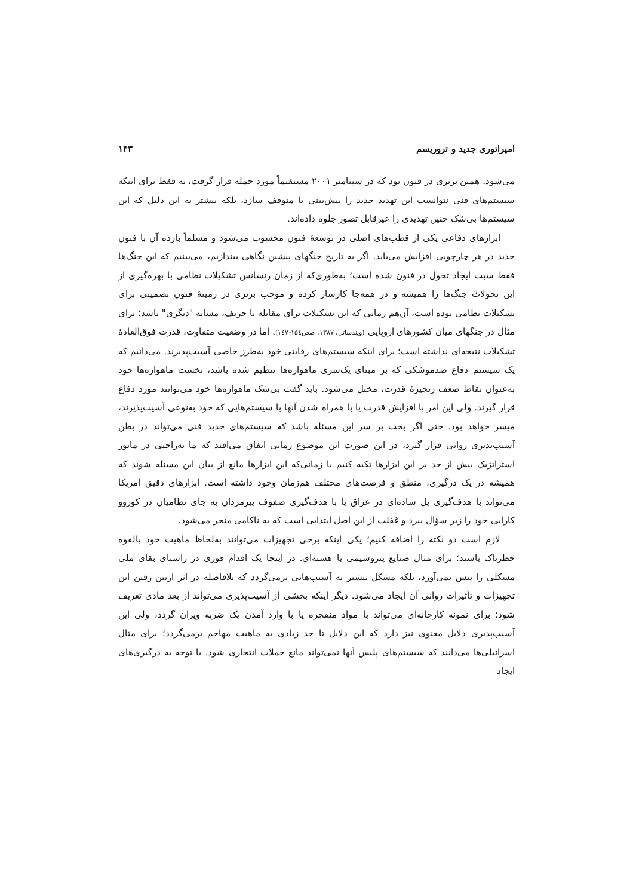امپراتوری جدید و تروریسم ۱۴۳
می‌شود. همین برتری در فنون بود که در سپتامبر ۲۰۰۱ مستقیماً مورد حمله قرار گرفت، نه فقط برای اینکه سیستم‌های فنی نتوانست این تهدید جدید را پیش‌بینی یا متوقف سازد، بلکه بیشتر به این دلیل که این سیستم‌ها بی‌شک چنین تهدیدی را غیرقابل تصور جلوه داده‌اند.
ابزارهای دفاعی یکی از قطب‌های اصلی در توسعهٔ فنون محسوب می‌شود و مسلماً بازده آن با فنون جدید در هر چارچوبی افزایش می‌یابد. اگر به تاریخ جنگهای پیشین نگاهی بیندازیم، می‌بینیم که این جنگ‌ها فقط سبب ایجاد تحول در فنون شده است؛ به‌طوری‌که از زمان رنسانس تشکیلات نظامی با بهره‌گیری از این تحولاتْ جنگ‌ها را همیشه و در همه‌جا کارساز کرده و موجب برتری در زمینهٔ فنون تضمینی برای تشکیلات نظامی بوده است، آن‌هم زمانی که این تشکیلات برای مقابله با حریف، مشابه "دیگری" باشد؛ برای مثال در جنگهای میان کشورهای اروپایی (ویندشاتل، ۱۳۸۷، صص۱۵٤-۱٤۷). اما در وضعیت متفاوت، قدرت فوق‌العادهٔ تشکیلات نتیجه‌ای نداشته است؛ برای اینکه سیستم‌های رقابتی خود به‌طرز خاصی آسیب‌پذیرند. می‌دانیم که یک سیستم دفاع ضدموشکی که بر مبنای یک‌سری ماهواره‌ها تنظیم شده باشد، نخست ماهواره‌ها خود به‌عنوان نقاط ضعف زنجیرهٔ قدرت، مختل می‌شود. باید گفت بی‌شک ماهواره‌ها خود می‌توانند مورد دفاع قرار گیرند. ولی این امر با افزایش قدرت یا با همراه شدن آنها با سیستم‌هایی که خود به‌نوعی آسیب‌پذیرند، میسر خواهد بود. حتی اگر بحث بر سر این مسئله باشد که سیستم‌های جدید فنی می‌تواند در بطن آسیب‌پذیری روانی قرار گیرد، در این صورت این موضوع زمانی اتفاق می‌افتد که ما به‌راحتی در مانور استراتژیک بیش از حد بر این ابزارها تکیه کنیم یا زمانی‌که این ابزارها مانع از بیان این مسئله شوند که همیشه در یک درگیری، منطق و فرصت‌های مختلف هم‌زمان وجود داشته است. ابزارهای دقیق امریکا می‌تواند با هدف‌گیری پل ساده‌ای در عراق یا با هدف‌گیری صفوف پیرمردان به جای نظامیان در کوزوو کارایی خود را زیر سؤال ببرد و غفلت از این اصل ابتدایی است که به ناکامی منجر می‌شود.
لازم است دو نکته را اضافه کنیم؛ یکی اینکه برخی تجهیزات می‌توانند به‌لحاظ ماهیت خود بالقوه خطرناک باشند؛ برای مثال صنایع پتروشیمی یا هسته‌ای. در اینجا یک اقدام فوری در راستای بقای ملی مشکلی را پیش نمی‌آورد، بلکه مشکل بیشتر به آسیب‌هایی برمی‌گردد که بلافاصله در اثر ازبین رفتن این تجهیزات و تأثیرات روانی آن ایجاد می‌شود. دیگر اینکه بخشی از آسیب‌پذیری می‌تواند از بعد مادی تعریف شود؛ برای نمونه کارخانه‌ای می‌تواند با مواد منفجره یا با وارد آمدن یک ضربه ویران گردد، ولی این آسیب‌پذیری دلایل معنوی نیز دارد که این دلایل تا حد زیادی به ماهیت مهاجم برمی‌گردد؛ برای مثال اسرائیلی‌ها می‌دانند که سیستم‌های پلیس آنها نمی‌تواند مانع حملات انتحاری شود. با توجه به درگیری‌های ایجاد